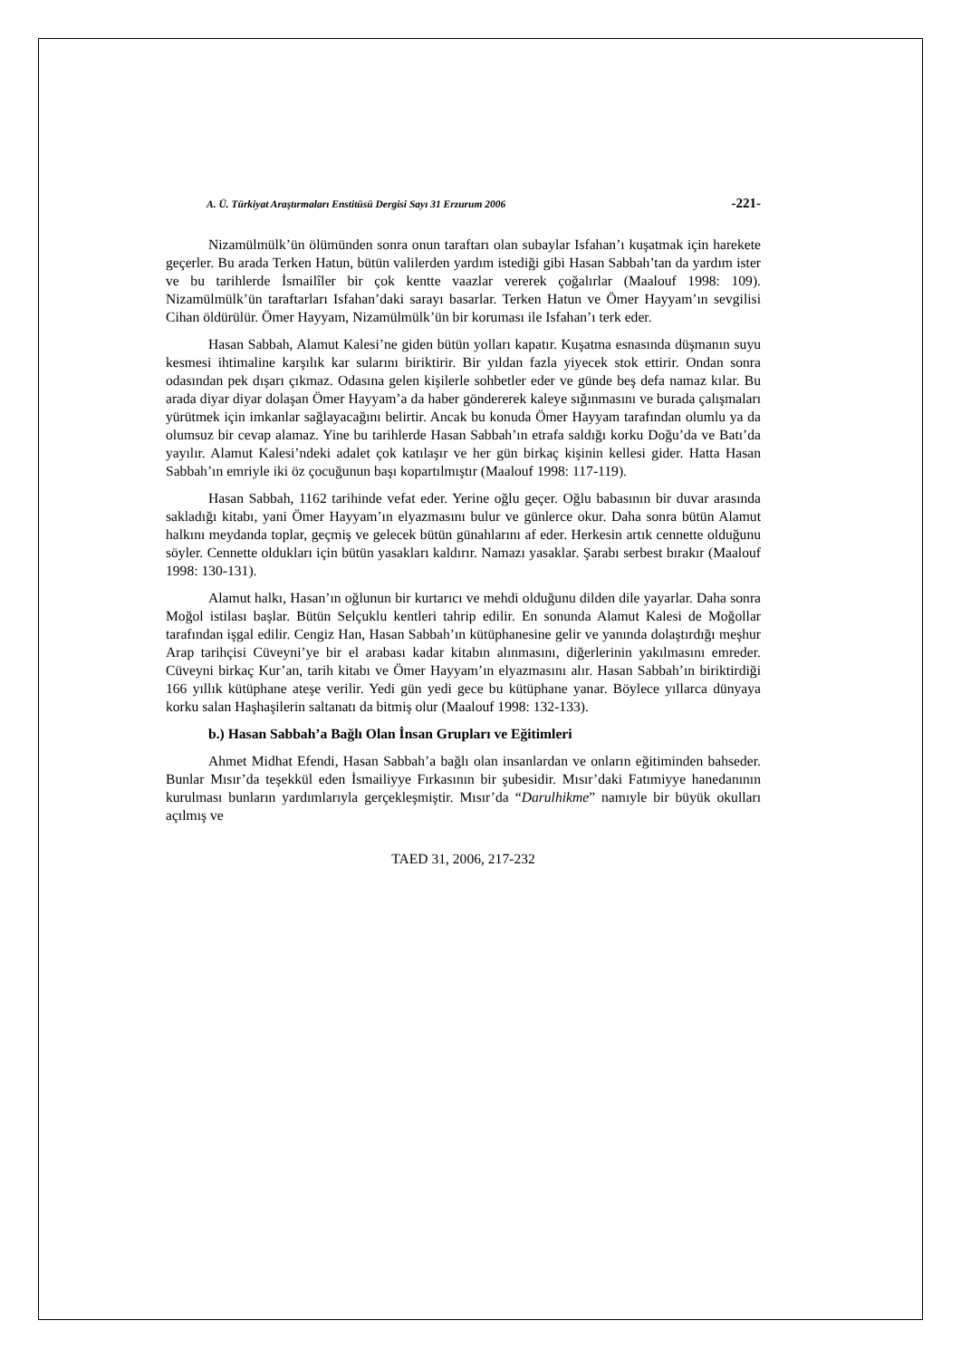A. Ü. Türkiyat Araştırmaları Enstitüsü Dergisi Sayı 31 Erzurum 2006 -221-
Nizamülmülk’ün ölümünden sonra onun taraftarı olan subaylar Isfahan’ı kuşatmak için harekete geçerler. Bu arada Terken Hatun, bütün valilerden yardım istediği gibi Hasan Sabbah’tan da yardım ister ve bu tarihlerde İsmailîler bir çok kentte vaazlar vererek çoğalırlar (Maalouf 1998: 109). Nizamülmülk’ün taraftarları Isfahan’daki sarayı basarlar. Terken Hatun ve Ömer Hayyam’ın sevgilisi Cihan öldürülür. Ömer Hayyam, Nizamülmülk’ün bir koruması ile Isfahan’ı terk eder.
Hasan Sabbah, Alamut Kalesi’ne giden bütün yolları kapatır. Kuşatma esnasında düşmanın suyu kesmesi ihtimaline karşılık kar sularını biriktirir. Bir yıldan fazla yiyecek stok ettirir. Ondan sonra odasından pek dışarı çıkmaz. Odasına gelen kişilerle sohbetler eder ve günde beş defa namaz kılar. Bu arada diyar diyar dolaşan Ömer Hayyam’a da haber göndererek kaleye sığınmasını ve burada çalışmaları yürütmek için imkanlar sağlayacağını belirtir. Ancak bu konuda Ömer Hayyam tarafından olumlu ya da olumsuz bir cevap alamaz. Yine bu tarihlerde Hasan Sabbah’ın etrafa saldığı korku Doğu’da ve Batı’da yayılır. Alamut Kalesi’ndeki adalet çok katılaşır ve her gün birkaç kişinin kellesi gider. Hatta Hasan Sabbah’ın emriyle iki öz çocuğunun başı kopartılmıştır (Maalouf 1998: 117-119).
Hasan Sabbah, 1162 tarihinde vefat eder. Yerine oğlu geçer. Oğlu babasının bir duvar arasında sakladığı kitabı, yani Ömer Hayyam’ın elyazmasını bulur ve günlerce okur. Daha sonra bütün Alamut halkını meydanda toplar, geçmiş ve gelecek bütün günahlarını af eder. Herkesin artık cennette olduğunu söyler. Cennette oldukları için bütün yasakları kaldırır. Namazı yasaklar. Şarabı serbest bırakır (Maalouf 1998: 130-131).
Alamut halkı, Hasan’ın oğlunun bir kurtarıcı ve mehdi olduğunu dilden dile yayarlar. Daha sonra Moğol istilası başlar. Bütün Selçuklu kentleri tahrip edilir. En sonunda Alamut Kalesi de Moğollar tarafından işgal edilir. Cengiz Han, Hasan Sabbah’ın kütüphanesine gelir ve yanında dolaştırdığı meşhur Arap tarihçisi Cüveyni’ye bir el arabası kadar kitabın alınmasını, diğerlerinin yakılmasını emreder. Cüveyni birkaç Kur’an, tarih kitabı ve Ömer Hayyam’ın elyazmasını alır. Hasan Sabbah’ın biriktirdiği 166 yıllık kütüphane ateşe verilir. Yedi gün yedi gece bu kütüphane yanar. Böylece yıllarca dünyaya korku salan Haşhaşilerin saltanatı da bitmiş olur (Maalouf 1998: 132-133).
b.) Hasan Sabbah’a Bağlı Olan İnsan Grupları ve Eğitimleri
Ahmet Midhat Efendi, Hasan Sabbah’a bağlı olan insanlardan ve onların eğitiminden bahseder. Bunlar Mısır’da teşekkül eden İsmailiyye Fırkasının bir şubesidir. Mısır’daki Fatımiyye hanedanının kurulması bunların yardımlarıyla gerçekleşmiştir. Mısır’da “Darulhikme” namıyle bir büyük okulları açılmış ve
TAED 31, 2006, 217-232